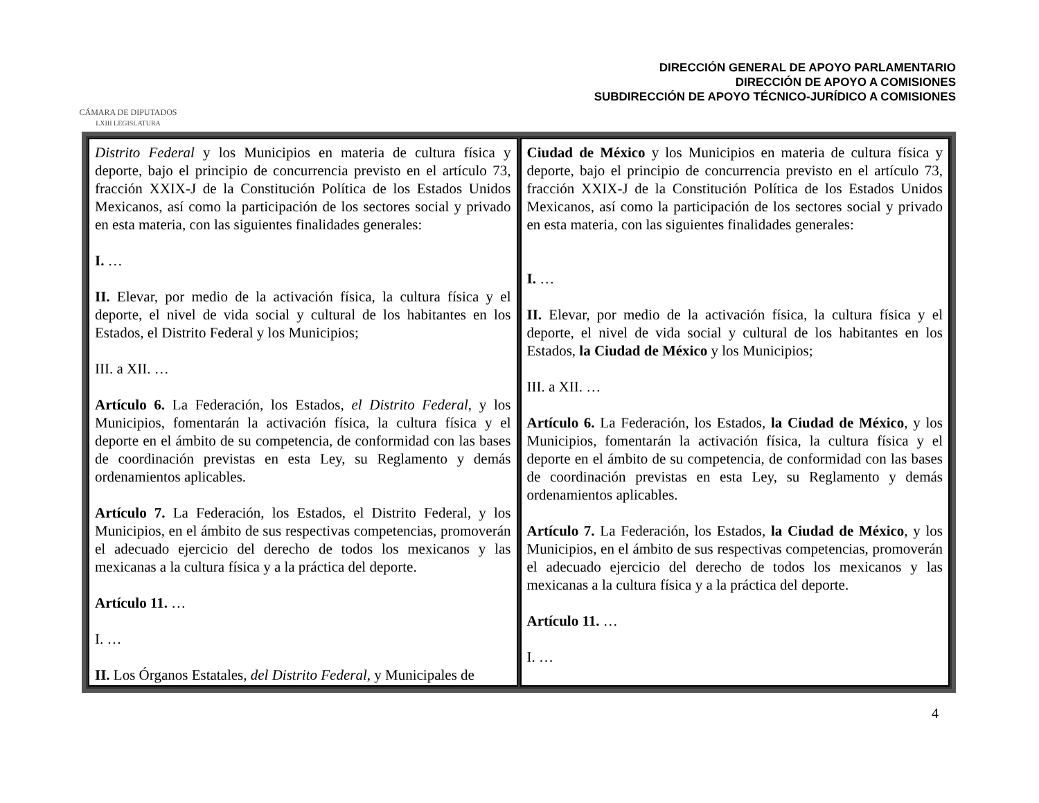CÁMARA DE DIPUTADOS
LXIII LEGISLATURA
DIRECCIÓN GENERAL DE APOYO PARLAMENTARIO
DIRECCIÓN DE APOYO A COMISIONES
SUBDIRECCIÓN DE APOYO TÉCNICO-JURÍDICO A COMISIONES
| Distrito Federal y los Municipios en materia de cultura física y deporte, bajo el principio de concurrencia previsto en el artículo 73, fracción XXIX-J de la Constitución Política de los Estados Unidos Mexicanos, así como la participación de los sectores social y privado en esta materia, con las siguientes finalidades generales: I. … II. Elevar, por medio de la activación física, la cultura física y el deporte, el nivel de vida social y cultural de los habitantes en los Estados, el Distrito Federal y los Municipios; III. a XII. … Artículo 6. La Federación, los Estados, el Distrito Federal , y los Municipios, fomentarán la activación física, la cultura física y el deporte en el ámbito de su competencia, de conformidad con las bases de coordinación previstas en esta Ley, su Reglamento y demás ordenamientos aplicables. Artículo 7. La Federación, los Estados, el Distrito Federal, y los Municipios, en el ámbito de sus respectivas competencias, promoverán el adecuado ejercicio del derecho de todos los mexicanos y las mexicanas a la cultura física y a la práctica del deporte. Artículo 11. … I. … II. Los Órganos Estatales, del Distrito Federal , y Municipales de | Ciudad de México y los Municipios en materia de cultura física y deporte, bajo el principio de concurrencia previsto en el artículo 73, fracción XXIX-J de la Constitución Política de los Estados Unidos Mexicanos, así como la participación de los sectores social y privado en esta materia, con las siguientes finalidades generales: I. … II. Elevar, por medio de la activación física, la cultura física y el deporte, el nivel de vida social y cultural de los habitantes en los Estados, la Ciudad de México y los Municipios; III. a XII. … Artículo 6. La Federación, los Estados, la Ciudad de México , y los Municipios, fomentarán la activación física, la cultura física y el deporte en el ámbito de su competencia, de conformidad con las bases de coordinación previstas en esta Ley, su Reglamento y demás ordenamientos aplicables. Artículo 7. La Federación, los Estados, la Ciudad de México , y los Municipios, en el ámbito de sus respectivas competencias, promoverán el adecuado ejercicio del derecho de todos los mexicanos y las mexicanas a la cultura física y a la práctica del deporte. Artículo 11. … I. … |
4